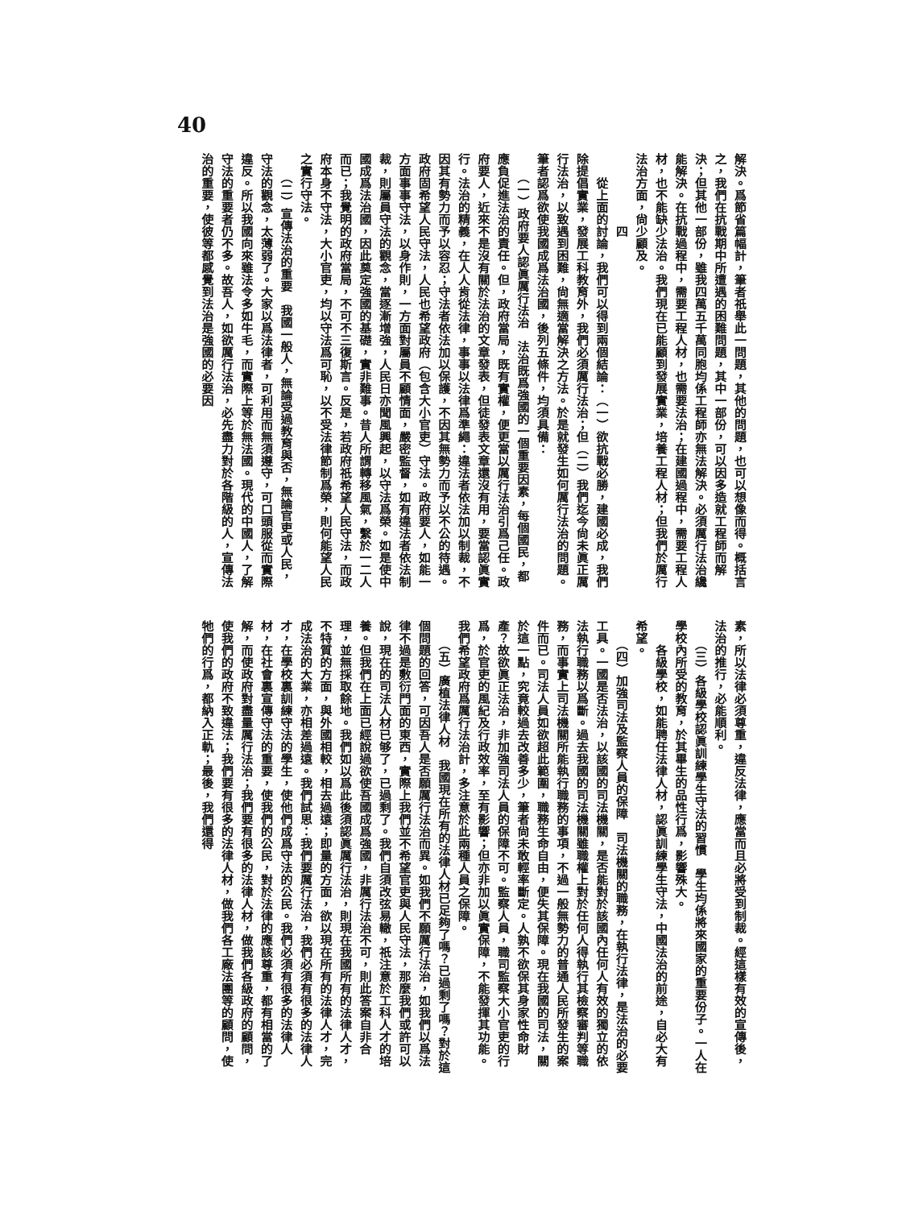40
解決。爲節省篇幅計，筆者祇舉此一問題，其他的問題，也可以想像而得。概括言之，我們在抗戰期中所遭遇的困難問題，其中一部份，可以因多造就工程師而解決；但其他一部份，雖我四萬五千萬同胞均係工程師亦無法解決。必須厲行法治纔能解決。在抗戰過程中，需要工程人材，也需要法治；在建國過程中，需要工程人材，也不能缺少法治。我們現在已能顧到發展實業，培養工程人材；但我們於厲行法治方面，尙少顧及。
四
　　從上面的討論，我們可以得到兩個結論：（一）欲抗戰必勝，建國必成，我們除提倡實業，發展工科教育外，我們必須厲行法治；但（二）我們迄今尙未眞正厲行法治，以致遇到困難，尙無適當解決之方法。於是就發生如何厲行法治的問題。筆者認爲欲使我國成爲法治國，後列五條件，均須具備：
　　（一）政府要人認眞厲行法治　法治既爲強國的一個重要因素，每個國民，都應負促進法治的責任。但，政府當局，既有實權，便更當以厲行法治引爲己任。政府要人，近來不是沒有關於法治的文章發表，但徒發表文章還沒有用，要當認眞實行。法治的精義，在人人肯從法律，事事以法律爲準繩：違法者依法加以制裁，不因其有勢力而予以容忍；守法者依法加以保護，不因其無勢力而予以不公的待遇。政府固希望人民守法，人民也希望政府（包含大小官吏）守法。政府要人，如能一方面事事守法，以身作則，一方面對屬員不顧情面，嚴密監督，如有違法者依法制裁，則屬員守法的觀念，當逐漸增強，人民日亦聞風興起，以守法爲榮。如是使中國成爲法治國，因此奠定強國的基礎，實非難事。昔人所謂轉移風氣，繫於一二人而已；我覺明的政府當局，不可不三復斯言。反是，若政府祇希望人民守法，而政府本身不守法，大小官吏，均以守法爲可恥，以不受法律節制爲榮，則何能望人民之實行守法。
　　（二）宣傳法治的重要　我國一般人，無論受過教育與否，無論官吏或人民，守法的觀念，太薄弱了。大家以爲法律者，可利用而無須遵守，可口頭服從而實際違反。所以我國向來雖法令多如牛毛，而實際上等於無法國。現代的中國人，了解守法的重要者仍不多。故吾人，如欲厲行法治，必先盡力對於各階級的人，宣傳法治的重要，使彼等都感覺到法治是強國的必要因
素，所以法律必須尊重，違反法律，應當而且必將受到制裁。經這樣有效的宣傳後，法治的推行，必能順利。
　　（三）各級學校認眞訓練學生守法的習慣　學生均係將來國家的重要份子。一人在學校內所受的教育，於其畢生的品性行爲，影響殊大。
　　各級學校，如能聘任法律人材，認眞訓練學生守法，中國法治的前途，自必大有希望。
　　（四）加強司法及監察人員的保障　司法機關的職務，在執行法律，是法治的必要工具。一國是否法治，以該國的司法機關，是否能對於該國內任何人有效的獨立的依法執行職務以爲斷。過去我國的司法機關雖職權上對於任何人得執行其檢察審判等職務，而事實上司法機關所能執行職務的事項，不過一般無勢力的普通人民所發生的案件而已。司法人員如欲超此範圍，職務生命自由，便失其保障。現在我國的司法，關於這一點，究竟較過去改善多少，筆者尙未敢輕率斷定。人孰不欲保其身家性命財產？故欲眞正法治，非加強司法人員的保障不可。監察人員，職司監察大小官吏的行爲，於官吏的風紀及行政效率，至有影響；但亦非加以眞實保障，不能發揮其功能。我們希望政府爲厲行法治計，多注意於此兩種人員之保障。
　　（五）廣植法律人材　我國現在所有的法律人材已足夠了嗎？已過剩了嗎？對於這個問題的回答，可因吾人是否願厲行法治而異。如我們不願厲行法治，如我們以爲法律不過是敷衍門面的東西，實際上我們並不希望官吏與人民守法，那麼我們或許可以說，現在的司法人材已够了，已過剩了。我們自須改弦易轍，祇注意於工科人才的培養。但我們在上面已經說過欲使吾國成爲強國，非厲行法治不可，則此答案自非合理，並無採取餘地。我們如以爲此後須認眞厲行法治，則現在我國所有的法律人才，不特質的方面，與外國相較，相去過遠；即量的方面，欲以現在所有的法律人才，完成法治的大業，亦相差過遠。我們試思：我們要厲行法治，我們必須有很多的法律人才，在學校裏訓練守法的學生，使他們成爲守法的公民。我們必須有很多的法律人材，在社會裏宣傳守法的重要，使我們的公民，對於法律的應該尊重，都有相當的了解，而使政府對盡量厲行法治；我們要有很多的法律人材，做我們各級政府的顧問，使我們的政府不致違法；我們要有很多的法律人材，做我們各工廠法團等的顧問，使牠們的行爲，都納入正軌；最後，我們還得